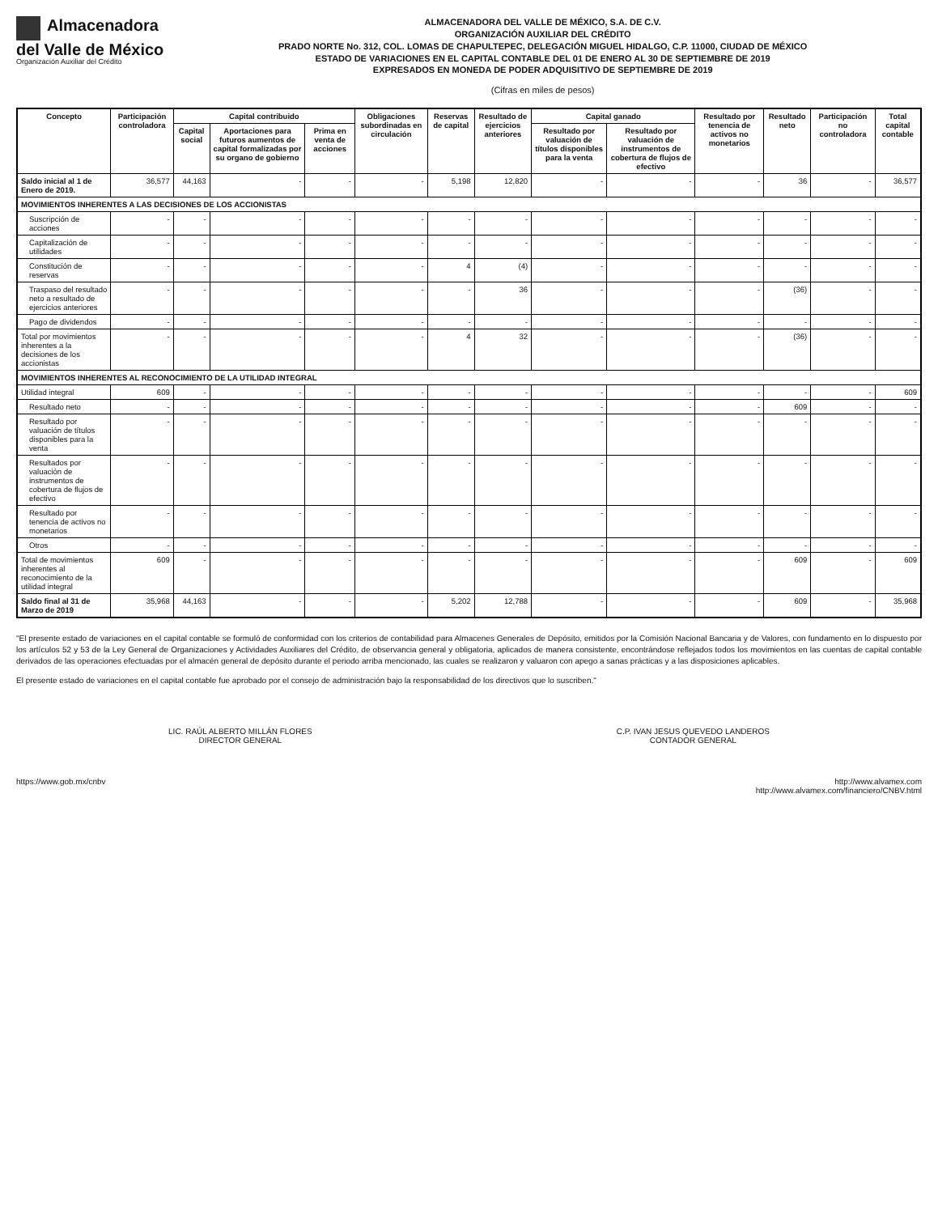Almacenadora
del Valle de México
Organización Auxiliar del Crédito
ALMACENADORA DEL VALLE DE MÉXICO, S.A. DE C.V.
ORGANIZACIÓN AUXILIAR DEL CRÉDITO
PRADO NORTE No. 312, COL. LOMAS DE CHAPULTEPEC, DELEGACIÓN MIGUEL HIDALGO, C.P. 11000, CIUDAD DE MÉXICO
ESTADO DE VARIACIONES EN EL CAPITAL CONTABLE DEL 01 DE ENERO AL 30 DE SEPTIEMBRE DE 2019
EXPRESADOS EN MONEDA DE PODER ADQUISITIVO DE SEPTIEMBRE DE 2019
(Cifras en miles de pesos)
| Concepto | Participación controladora | Capital contribuido | | | Obligaciones subordinadas en circulación | Reservas de capital | Resultado de ejercicios anteriores | Capital ganado | | Resultado por tenencia de activos no monetarios | Resultado neto | Participación no controladora | Total capital contable |
| --- | --- | --- | --- | --- | --- | --- | --- | --- | --- | --- | --- | --- | --- |
| | | Capital social | Aportaciones para futuros aumentos de capital formalizadas por su organo de gobierno | Prima en venta de acciones | | | | Resultado por valuación de títulos disponibles para la venta | Resultado por valuación de instrumentos de cobertura de flujos de efectivo | | | | |
| Saldo inicial al 1 de Enero de 2019. | 36,577 | 44,163 | - | - | - | 5,198 | 12,820 | - | - | - | 36 | - | 36,577 |
| MOVIMIENTOS INHERENTES A LAS DECISIONES DE LOS ACCIONISTAS | | | | | | | | | | | | | |
| Suscripción de acciones | - | - | - | - | - | - | - | - | - | - | - | - | - |
| Capitalización de utilidades | - | - | - | - | - | - | - | - | - | - | - | - | - |
| Constitución de reservas | - | - | - | - | - | 4 | (4) | - | - | - | - | - | - |
| Traspaso del resultado neto a resultado de ejercicios anteriores | - | - | - | - | - | - | 36 | - | - | - | (36) | - | - |
| Pago de dividendos | - | - | - | - | - | - | - | - | - | - | - | - | - |
| Total por movimientos inherentes a la decisiones de los accionistas | - | - | - | - | - | 4 | 32 | - | - | - | (36) | - | - |
| MOVIMIENTOS INHERENTES AL RECONOCIMIENTO DE LA UTILIDAD INTEGRAL | | | | | | | | | | | | | |
| Utilidad integral | 609 | - | - | - | - | - | - | - | - | - | - | - | 609 |
| Resultado neto | - | - | - | - | - | - | - | - | - | - | 609 | - | - |
| Resultado por valuación de títulos disponibles para la venta | - | - | - | - | - | - | - | - | - | - | - | - | - |
| Resultados por valuación de instrumentos de cobertura de flujos de efectivo | - | - | - | - | - | - | - | - | - | - | - | - | - |
| Resultado por tenencia de activos no monetarios | - | - | - | - | - | - | - | - | - | - | - | - | - |
| Otros | - | - | - | - | - | - | - | - | - | - | - | - | - |
| Total de movimientos inherentes al reconocimiento de la utilidad integral | 609 | - | - | - | - | - | - | - | - | - | 609 | - | 609 |
| Saldo final al 31 de Marzo de 2019 | 35,968 | 44,163 | - | - | - | 5,202 | 12,788 | - | - | - | 609 | - | 35,968 |
"El presente estado de variaciones en el capital contable se formuló de conformidad con los criterios de contabilidad para Almacenes Generales de Depósito, emitidos por la Comisión Nacional Bancaria y de Valores, con fundamento en lo dispuesto por los artículos 52 y 53 de la Ley General de Organizaciones y Actividades Auxiliares del Crédito, de observancia general y obligatoria, aplicados de manera consistente, encontrándose reflejados todos los movimientos en las cuentas de capital contable derivados de las operaciones efectuadas por el almacén general de depósito durante el periodo arriba mencionado, las cuales se realizaron y valuaron con apego a sanas prácticas y a las disposiciones aplicables.
El presente estado de variaciones en el capital contable fue aprobado por el consejo de administración bajo la responsabilidad de los directivos que lo suscriben."
LIC. RAÚL ALBERTO MILLÁN FLORES
DIRECTOR GENERAL
C.P. IVAN JESUS QUEVEDO LANDEROS
CONTADOR GENERAL
https://www.gob.mx/cnbv http://www.alvamex.com
http://www.alvamex.com/financiero/CNBV.html